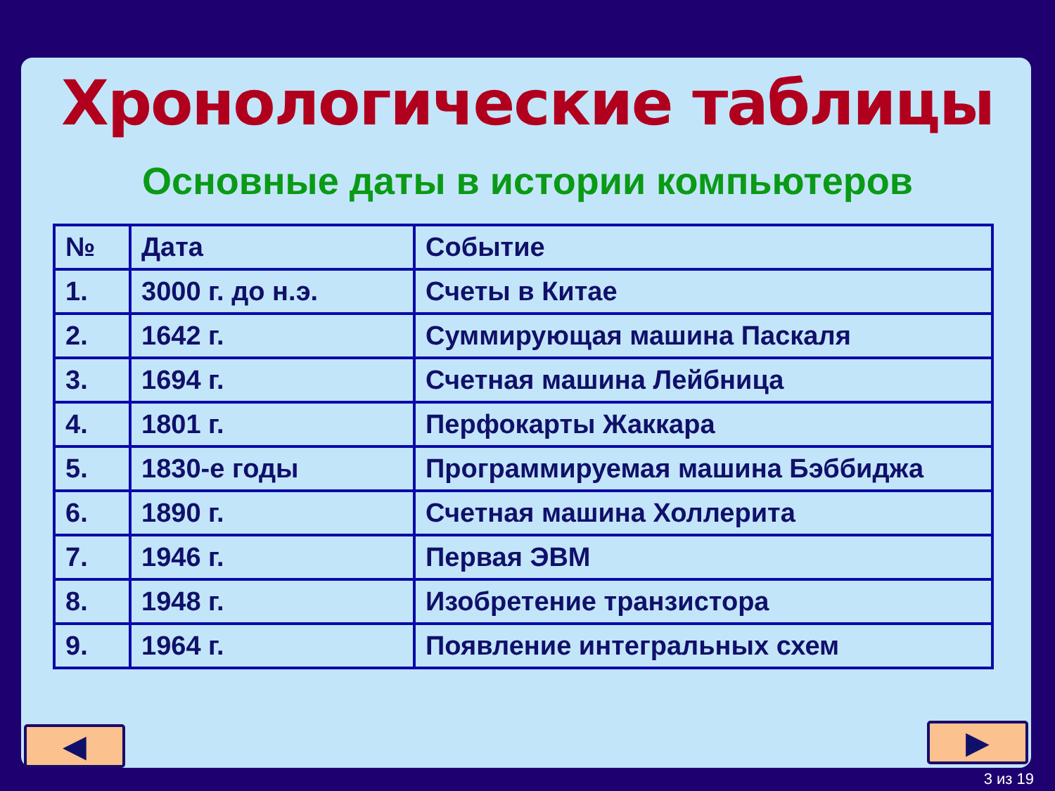Хронологические таблицы
Основные даты в истории компьютеров
| № | Дата | Событие |
| --- | --- | --- |
| 1. | 3000 г. до н.э. | Счеты в Китае |
| 2. | 1642 г. | Суммирующая машина Паскаля |
| 3. | 1694 г. | Счетная машина Лейбница |
| 4. | 1801 г. | Перфокарты Жаккара |
| 5. | 1830-е годы | Программируемая машина Бэббиджа |
| 6. | 1890 г. | Счетная машина Холлерита |
| 7. | 1946 г. | Первая ЭВМ |
| 8. | 1948 г. | Изобретение транзистора |
| 9. | 1964 г. | Появление интегральных схем |
◀ ▶
3 из 19